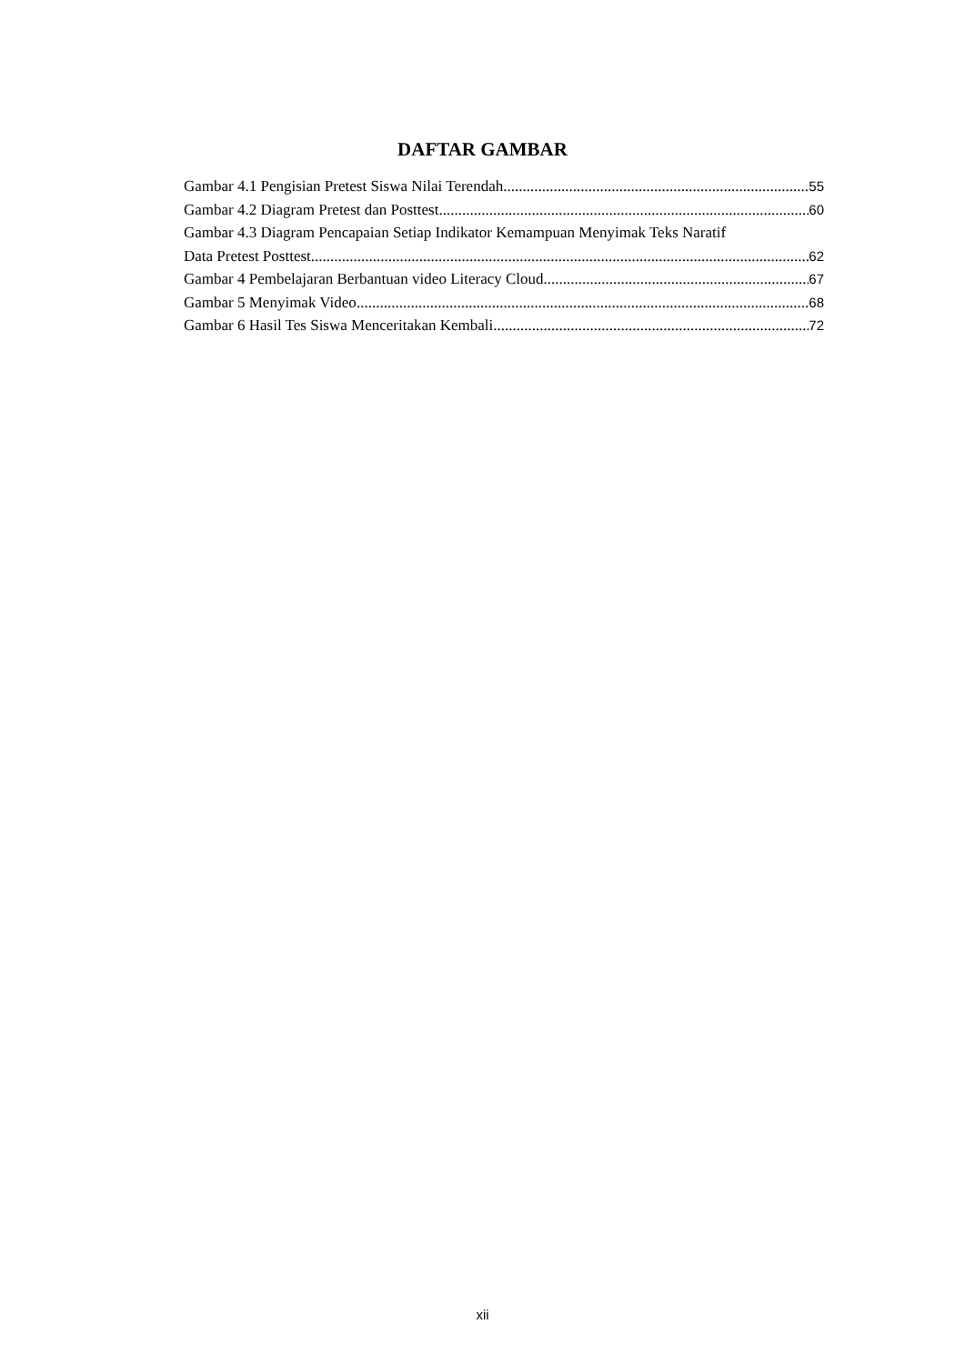DAFTAR GAMBAR
Gambar 4.1 Pengisian Pretest Siswa Nilai Terendah 55
Gambar 4.2 Diagram Pretest dan Posttest 60
Gambar 4.3 Diagram Pencapaian Setiap Indikator Kemampuan Menyimak Teks Naratif
Data Pretest Posttest 62
Gambar 4 Pembelajaran Berbantuan video Literacy Cloud 67
Gambar 5 Menyimak Video 68
Gambar 6 Hasil Tes Siswa Menceritakan Kembali 72
xii